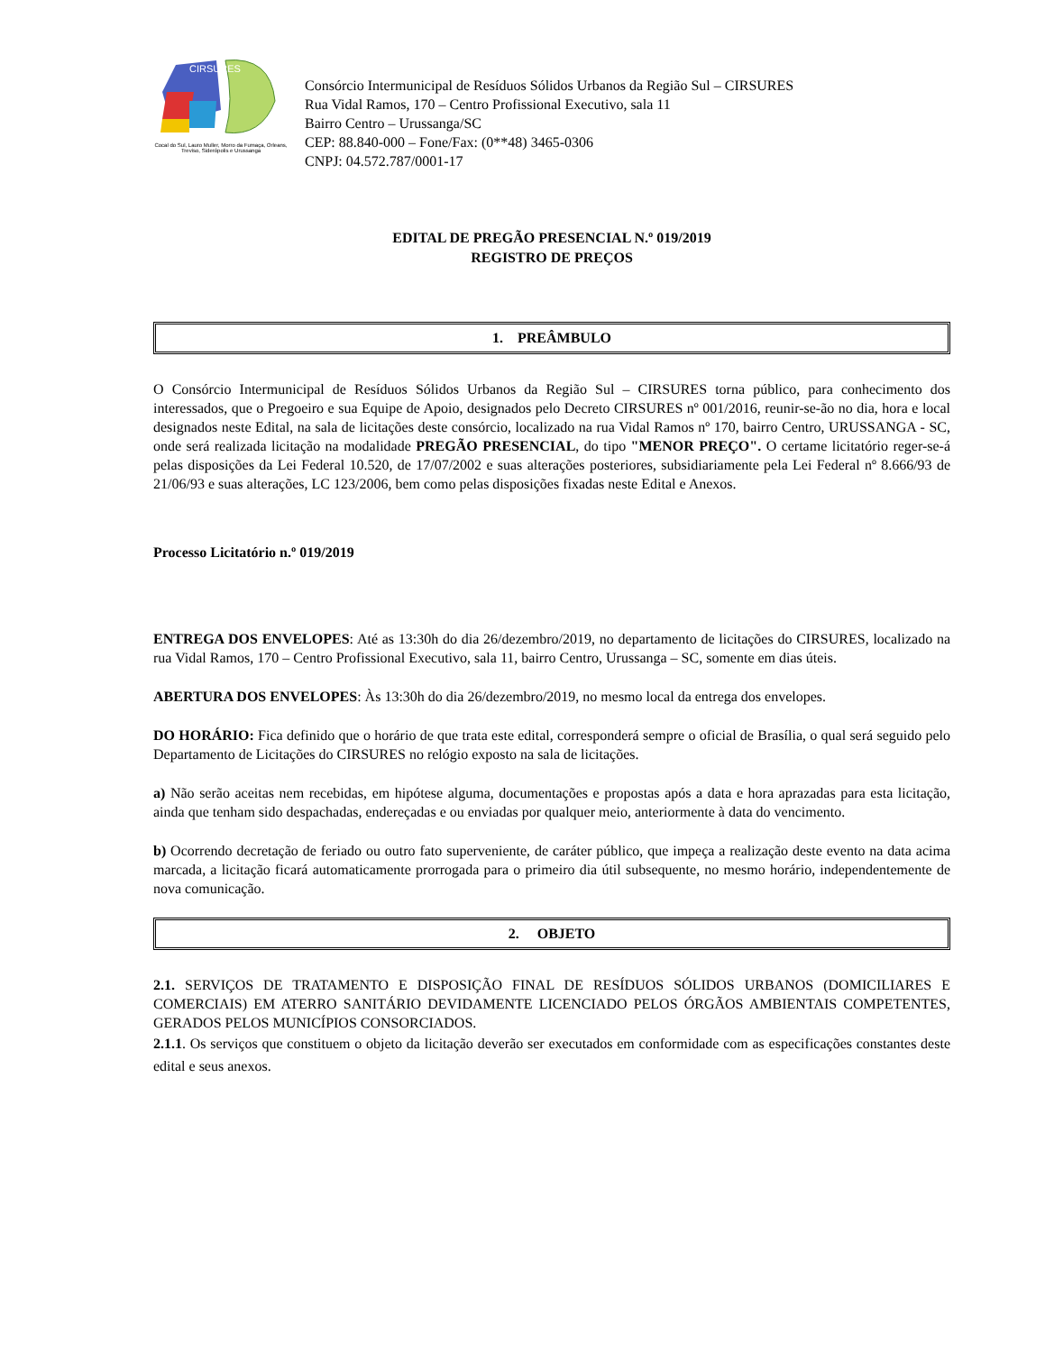CIRSURES
Cocal do Sul, Lauro Muller, Morro da Fumaça, Orleans, Treviso, Siderópolis e Urussanga
Consórcio Intermunicipal de Resíduos Sólidos Urbanos da Região Sul – CIRSURES
Rua Vidal Ramos, 170 – Centro Profissional Executivo, sala 11
Bairro Centro – Urussanga/SC
CEP: 88.840-000 – Fone/Fax: (0**48) 3465-0306
CNPJ: 04.572.787/0001-17
EDITAL DE PREGÃO PRESENCIAL N.º 019/2019
REGISTRO DE PREÇOS
1. PREÂMBULO
O Consórcio Intermunicipal de Resíduos Sólidos Urbanos da Região Sul – CIRSURES torna público, para conhecimento dos interessados, que o Pregoeiro e sua Equipe de Apoio, designados pelo Decreto CIRSURES nº 001/2016, reunir-se-ão no dia, hora e local designados neste Edital, na sala de licitações deste consórcio, localizado na rua Vidal Ramos nº 170, bairro Centro, URUSSANGA - SC, onde será realizada licitação na modalidade PREGÃO PRESENCIAL, do tipo "MENOR PREÇO". O certame licitatório reger-se-á pelas disposições da Lei Federal 10.520, de 17/07/2002 e suas alterações posteriores, subsidiariamente pela Lei Federal nº 8.666/93 de 21/06/93 e suas alterações, LC 123/2006, bem como pelas disposições fixadas neste Edital e Anexos.
Processo Licitatório n.º 019/2019
ENTREGA DOS ENVELOPES: Até as 13:30h do dia 26/dezembro/2019, no departamento de licitações do CIRSURES, localizado na rua Vidal Ramos, 170 – Centro Profissional Executivo, sala 11, bairro Centro, Urussanga – SC, somente em dias úteis.
ABERTURA DOS ENVELOPES: Às 13:30h do dia 26/dezembro/2019, no mesmo local da entrega dos envelopes.
DO HORÁRIO: Fica definido que o horário de que trata este edital, corresponderá sempre o oficial de Brasília, o qual será seguido pelo Departamento de Licitações do CIRSURES no relógio exposto na sala de licitações.
a) Não serão aceitas nem recebidas, em hipótese alguma, documentações e propostas após a data e hora aprazadas para esta licitação, ainda que tenham sido despachadas, endereçadas e ou enviadas por qualquer meio, anteriormente à data do vencimento.
b) Ocorrendo decretação de feriado ou outro fato superveniente, de caráter público, que impeça a realização deste evento na data acima marcada, a licitação ficará automaticamente prorrogada para o primeiro dia útil subsequente, no mesmo horário, independentemente de nova comunicação.
2. OBJETO
2.1. SERVIÇOS DE TRATAMENTO E DISPOSIÇÃO FINAL DE RESÍDUOS SÓLIDOS URBANOS (DOMICILIARES E COMERCIAIS) EM ATERRO SANITÁRIO DEVIDAMENTE LICENCIADO PELOS ÓRGÃOS AMBIENTAIS COMPETENTES, GERADOS PELOS MUNICÍPIOS CONSORCIADOS.
2.1.1. Os serviços que constituem o objeto da licitação deverão ser executados em conformidade com as especificações constantes deste edital e seus anexos.